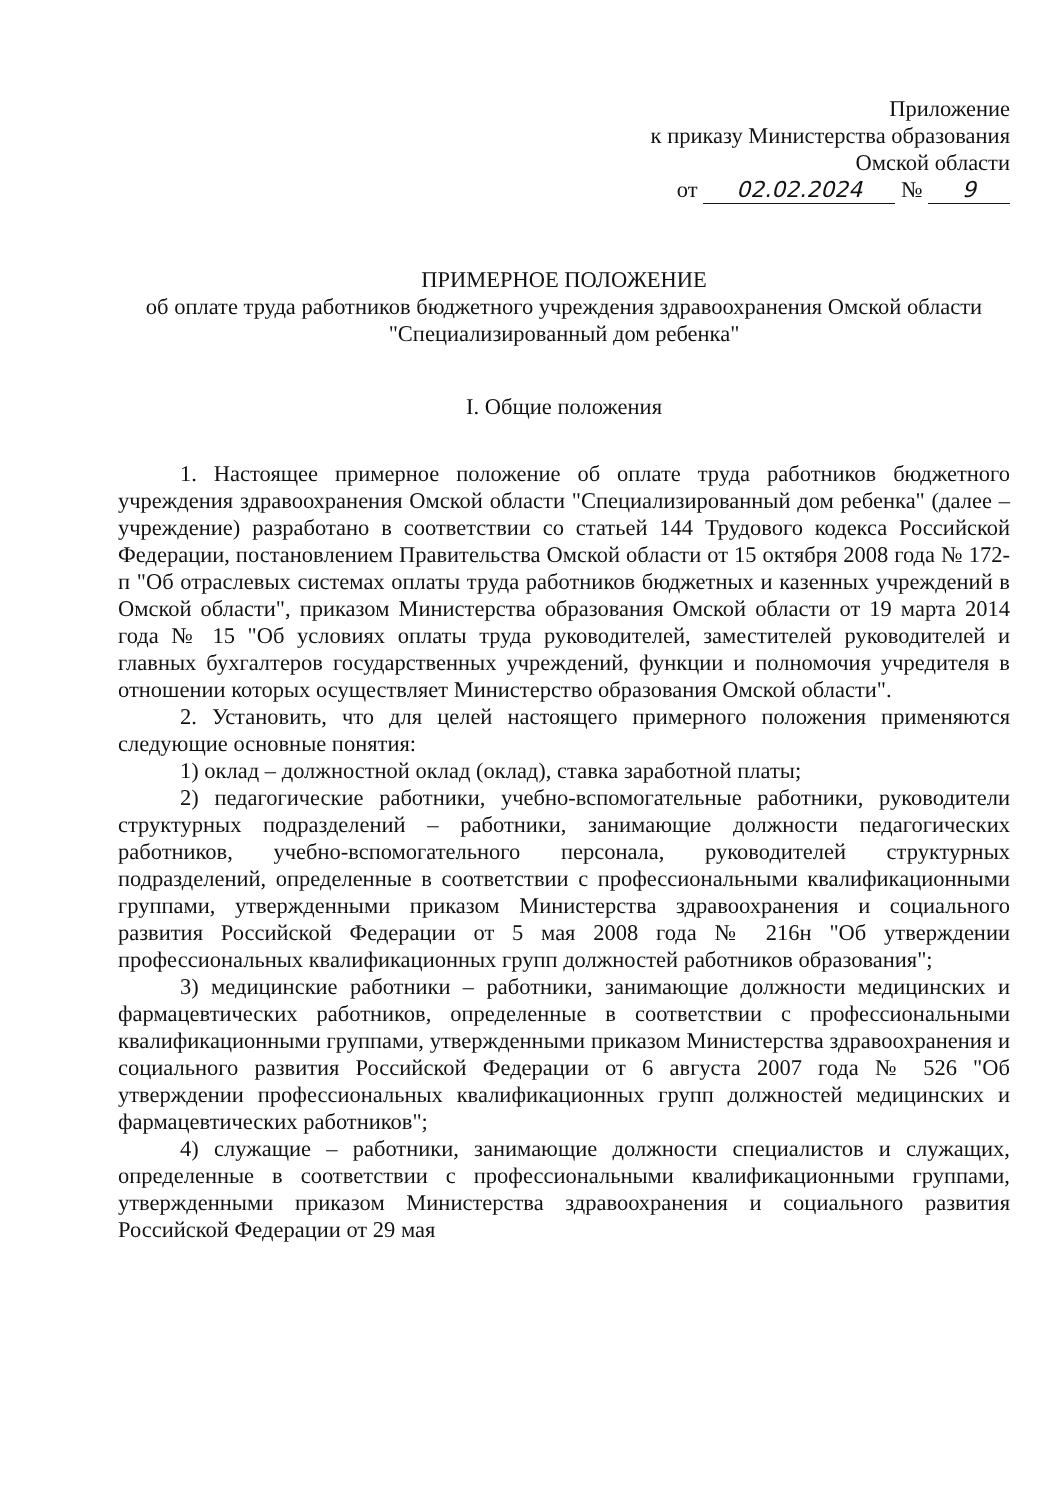Приложение
к приказу Министерства образования
Омской области
от 02.02.2024 № 9
ПРИМЕРНОЕ ПОЛОЖЕНИЕ
об оплате труда работников бюджетного учреждения здравоохранения Омской области "Специализированный дом ребенка"
I. Общие положения
1. Настоящее примерное положение об оплате труда работников бюджетного учреждения здравоохранения Омской области "Специализированный дом ребенка" (далее – учреждение) разработано в соответствии со статьей 144 Трудового кодекса Российской Федерации, постановлением Правительства Омской области от 15 октября 2008 года № 172-п "Об отраслевых системах оплаты труда работников бюджетных и казенных учреждений в Омской области", приказом Министерства образования Омской области от 19 марта 2014 года № 15 "Об условиях оплаты труда руководителей, заместителей руководителей и главных бухгалтеров государственных учреждений, функции и полномочия учредителя в отношении которых осуществляет Министерство образования Омской области".
2. Установить, что для целей настоящего примерного положения применяются следующие основные понятия:
1) оклад – должностной оклад (оклад), ставка заработной платы;
2) педагогические работники, учебно-вспомогательные работники, руководители структурных подразделений – работники, занимающие должности педагогических работников, учебно-вспомогательного персонала, руководителей структурных подразделений, определенные в соответствии с профессиональными квалификационными группами, утвержденными приказом Министерства здравоохранения и социального развития Российской Федерации от 5 мая 2008 года № 216н "Об утверждении профессиональных квалификационных групп должностей работников образования";
3) медицинские работники – работники, занимающие должности медицинских и фармацевтических работников, определенные в соответствии с профессиональными квалификационными группами, утвержденными приказом Министерства здравоохранения и социального развития Российской Федерации от 6 августа 2007 года № 526 "Об утверждении профессиональных квалификационных групп должностей медицинских и фармацевтических работников";
4) служащие – работники, занимающие должности специалистов и служащих, определенные в соответствии с профессиональными квалификационными группами, утвержденными приказом Министерства здравоохранения и социального развития Российской Федерации от 29 мая